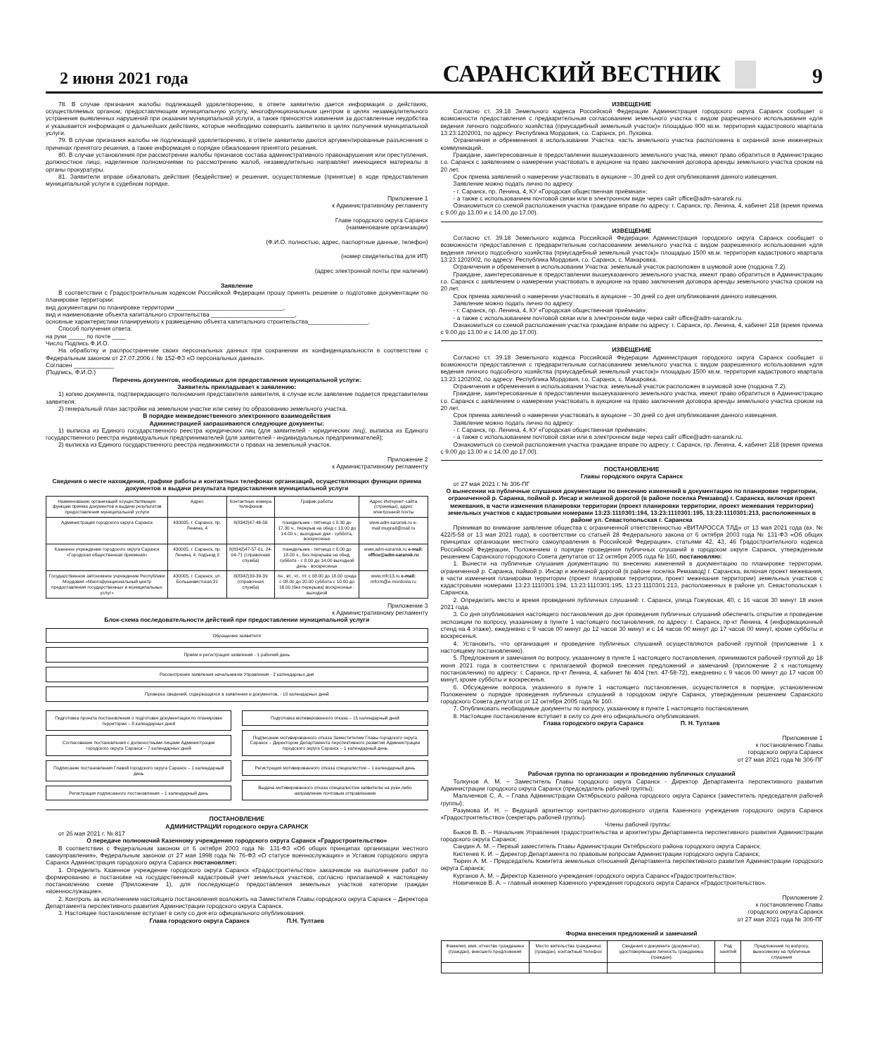2 июня 2021 года
САРАНСКИЙ ВЕСТНИК 9
78. В случае признания жалобы подлежащей удовлетворению, в ответе заявителю дается информация о действиях, осуществляемых органом, предоставляющим муниципальную услугу, многофункциональным центром в целях незамедлительного устранения выявленных нарушений при оказании муниципальной услуги, а также приносятся извинения за доставленные неудобства и указывается информация о дальнейших действиях, которые необходимо совершить заявителю в целях получения муниципальной услуги.
79. В случае признания жалобы не подлежащей удовлетворению, в ответе заявителю даются аргументированные разъяснения о причинах принятого решения, а также информация о порядке обжалования принятого решения.
80. В случае установления при рассмотрении жалобы признаков состава административного правонарушения или преступления, должностное лицо, наделенное полномочиями по рассмотрению жалоб, незамедлительно направляет имеющиеся материалы в органы прокуратуры.
81. Заявители вправе обжаловать действия (бездействие) и решения, осуществляемые (принятые) в ходе предоставления муниципальной услуги в судебном порядке.
Приложение 1
к Административному регламенту
Главе городского округа Саранск
(наименование организации)
(Ф.И.О. полностью, адрес, паспортные данные, телефон)
(номер свидетельства для ИП)
(адрес электронной почты при наличии)
Заявление
В соответствии с Градостроительным кодексом Российской Федерации прошу принять решение о подготовке документации по планировке территории:
вид документации по планировке территории ________________________________,
вид и наименование объекта капитального строительства _________________________,
основные характеристики планируемого к размещению объекта капитального строительства__________________.
Способ получения ответа:
на руки _____ по почте ____
Число Подпись Ф.И.О.
На обработку и распространение своих персональных данных при сохранении их конфиденциальности в соответствии с Федеральным законом от 27.07.2006 г. № 152-ФЗ «О персональных данных».
Согласен ____________
(Подпись, Ф.И.О.)
Перечень документов, необходимых для предоставления муниципальной услуги:
Заявитель прикладывает к заявлению:
1) копию документа, подтверждающего полномочия представителя заявителя, в случае если заявление подается представителем заявителя;
2) генеральный план застройки на земельном участке или схему по образованию земельного участка.
В порядке межведомственного электронного взаимодействия
Администрацией запрашиваются следующие документы:
1) выписка из Единого государственного реестра юридических лиц (для заявителей - юридических лиц), выписка из Единого государственного реестра индивидуальных предпринимателей (для заявителей - индивидуальных предпринимателей);
2) выписка из Единого государственного реестра недвижимости о правах на земельный участок.
Приложение 2
к Административному регламенту
Сведения о месте нахождения, графике работы и контактных телефонах организаций, осуществляющих функции приема документов и выдачи результата предоставления муниципальной услуги
| Наименование организаций осуществляющих функции приема документов и выдачи результатов предоставления муниципальной услуги | Адрес | Контактные номера телефонов | График работы | Адрес Интернет-сайта (страницы), адрес электронной почты |
| --- | --- | --- | --- | --- |
| Администрация городского округа Саранск | 430005, г. Саранск, пр. Ленина, 4 | 8(8342)47-46-56 | понедельник - пятница с 8.30 до 17.30 ч., перерыв на обед с 13.00 до 14.00 ч.; выходные дни - суббота, воскресенье | www.adm-saransk.ru e-mail:mugrad@mail.ru |
| Казенное учреждение городского округа Саранск «Городская общественная приемная» | 430005, г. Саранск, пр. Ленина, 4, подъезд 2 | 8(8342)47-57-01, 24-04-71 (справочная служба) | понедельник - пятница с 8.00 до 18.00 ч., без перерыва на обед, суббота - с 8.00 до 14.00 выходной день - воскресенье | www.adm-saransk.ru e-mail: office@adm-saransk.ru |
| Государственное автономное учреждение Республики Мордовия «Многофункциональный центр предоставления государственных и муниципальных услуг» | 430005, г. Саранск, ул. Большевистская,31 | 8(8342)39-39-39 (справочная служба) | пн., вт., чт., пт. с 08.00 до 18.00 среда с 08.00 до 20.00 суббота с 10.00 до 16.00 (без перерыва) воскресенье - выходной | www.mfc13.ru e-mail: mfcrm@e-mordovia.ru |
Приложение 3
к Административному регламенту
Блок-схема последовательности действий при предоставлении муниципальной услуги
Обращение заявителя
Приём и регистрация заявления - 1 рабочий день
Рассмотрение заявления начальником Управления - 2 календарных дня
Проверка сведений, содержащихся в заявлении и документов, - 10 календарных дней
Подготовка проекта постановления о подготовке документации по планировке территории – 8 календарных дней
Согласование постановления с должностными лицами Администрации городского округа Саранск – 7 календарных дней
Подписание постановления Главой городского округа Саранск – 1 календарный день
Регистрация подписанного постановления – 1 календарный день
Подготовка мотивированного отказа – 15 календарный дней
Подписание мотивированного отказа Заместителем Главы городского округа Саранск – Директором Департамента перспективного развития Администрации городского округа Саранск – 1 календарный день
Регистрация мотивированного отказа специалистом – 1 календарный день
Выдача мотивированного отказа специалистом заявителю на руки либо направление почтовым отправлением
ПОСТАНОВЛЕНИЕ
АДМИНИСТРАЦИИ городского округа САРАНСК
от 26 мая 2021 г. № 817
О передаче полномочий Казенному учреждению городского округа Саранск «Градостроительство»
В соответствии с Федеральным законом от 6 октября 2003 года № 131-ФЗ «Об общих принципах организации местного самоуправления», Федеральным законом от 27 мая 1998 года № 76-ФЗ «О статусе военнослужащих» и Уставом городского округа Саранск Администрация городского округа Саранск постановляет:
1. Определить Казенное учреждение городского округа Саранск «Градостроительство» заказчиком на выполнение работ по формированию и постановке на государственный кадастровый учет земельных участков, согласно прилагаемой к настоящему постановлению схеме (Приложение 1), для последующего предоставления земельных участков категории граждан «военнослужащие».
2. Контроль за исполнением настоящего постановления возложить на Заместителя Главы городского округа Саранск – Директора Департамента перспективного развития Администрации городского округа Саранск.
3. Настоящее постановление вступает в силу со дня его официального опубликования.
Глава городского округа Саранск П.Н. Тултаев
ИЗВЕЩЕНИЕ
Согласно ст. 39.18 Земельного кодекса Российской Федерации Администрация городского округа Саранск сообщает о возможности предоставления с предварительным согласованием земельного участка с видом разрешенного использования «для ведения личного подсобного хозяйства (приусадебный земельный участок)» площадью 900 кв.м. территория кадастрового квартала 13:23:1202001, по адресу: Республика Мордовия, г.о. Саранск, рп. Луховка.
Ограничения и обременения в использовании Участка: часть земельного участка расположена в охранной зоне инженерных коммуникаций.
Граждане, заинтересованные в предоставлении вышеуказанного земельного участка, имеют право обратиться в Администрацию г.о. Саранск с заявлением о намерении участвовать в аукционе на право заключения договора аренды земельного участка сроком на 20 лет.
Срок приема заявлений о намерении участвовать в аукционе – 30 дней со дня опубликования данного извещения.
Заявление можно подать лично по адресу:
- г. Саранск, пр. Ленина, 4, КУ «Городская общественная приёмная»;
- а также с использованием почтовой связи или в электронном виде через сайт office@adm-saransk.ru.
Ознакомиться со схемой расположения участка граждане вправе по адресу: г. Саранск, пр. Ленина, 4, кабинет 218 (время приема с 9.00 до 13.00 и с 14.00 до 17.00).
ИЗВЕЩЕНИЕ
Согласно ст. 39.18 Земельного кодекса Российской Федерации Администрация городского округа Саранск сообщает о возможности предоставления с предварительным согласованием земельного участка с видом разрешенного использования «для ведения личного подсобного хозяйства (приусадебный земельный участок)» площадью 1500 кв.м. территория кадастрового квартала 13:23:1202002, по адресу: Республика Мордовия, г.о. Саранск, с. Макаровка.
Ограничения и обременения в использовании Участка: земельный участок расположен в шумовой зоне (подзона 7.2).
Граждане, заинтересованные в предоставлении вышеуказанного земельного участка, имеют право обратиться в Администрацию г.о. Саранск с заявлением о намерении участвовать в аукционе на право заключения договора аренды земельного участка сроком на 20 лет.
Срок приема заявлений о намерении участвовать в аукционе – 30 дней со дня опубликования данного извещения.
Заявление можно подать лично по адресу:
- г. Саранск, пр. Ленина, 4, КУ «Городская общественная приёмная»;
- а также с использованием почтовой связи или в электронном виде через сайт office@adm-saransk.ru.
Ознакомиться со схемой расположения участка граждане вправе по адресу: г. Саранск, пр. Ленина, 4, кабинет 218 (время приема с 9.00 до 13.00 и с 14.00 до 17.00).
ИЗВЕЩЕНИЕ
Согласно ст. 39.18 Земельного кодекса Российской Федерации Администрация городского округа Саранск сообщает о возможности предоставления с предварительным согласованием земельного участка с видом разрешенного использования «для ведения личного подсобного хозяйства (приусадебный земельный участок)» площадью 1500 кв.м. территория кадастрового квартала 13:23:1202002, по адресу: Республика Мордовия, г.о. Саранск, с. Макаровка.
Ограничения и обременения в использовании Участка: земельный участок расположен в шумовой зоне (подзона 7.2).
Граждане, заинтересованные в предоставлении вышеуказанного земельного участка, имеют право обратиться в Администрацию г.о. Саранск с заявлением о намерении участвовать в аукционе на право заключения договора аренды земельного участка сроком на 20 лет.
Срок приема заявлений о намерении участвовать в аукционе – 30 дней со дня опубликования данного извещения.
Заявление можно подать лично по адресу:
- г. Саранск, пр. Ленина, 4, КУ «Городская общественная приёмная»;
- а также с использованием почтовой связи или в электронном виде через сайт office@adm-saransk.ru.
Ознакомиться со схемой расположения участка граждане вправе по адресу: г. Саранск, пр. Ленина, 4, кабинет 218 (время приема с 9.00 до 13.00 и с 14.00 до 17.00).
ПОСТАНОВЛЕНИЕ
Главы городского округа Саранск
от 27 мая 2021 г. № 306-ПГ
О вынесении на публичные слушания документации по внесению изменений в документацию по планировке территории, ограниченной р. Саранка, поймой р. Инсар и железной дорогой (в районе поселка Ремзавод) г. Саранска, включая проект межевания, в части изменения планировки территории (проект планировки территории, проект межевания территории) земельных участков с кадастровыми номерами 13:23:1110301:194, 13:23:1110301:195, 13:23:1110301:213, расположенных в районе ул. Севастопольская г. Саранска
Принимая во внимание заявление общества с ограниченной ответственностью «ВИТАРОССА ТЛД» от 13 мая 2021 года (вх. № 422/5-58 от 13 мая 2021 года), в соответствии со статьей 28 Федерального закона от 6 октября 2003 года № 131-ФЗ «Об общих принципах организации местного самоуправления в Российской Федерации», статьями 42, 43, 46 Градостроительного кодекса Российской Федерации, Положением о порядке проведения публичных слушаний в городском округе Саранск, утвержденным решением Саранского городского Совета депутатов от 12 октября 2005 года № 160, постановляю:
1. Вынести на публичные слушания документацию по внесению изменений в документацию по планировке территории, ограниченной р. Саранка, поймой р. Инсар и железной дорогой (в районе поселка Ремзавод) г. Саранска, включая проект межевания, в части изменения планировки территории (проект планировки территории, проект межевания территории) земельных участков с кадастровыми номерами 13:23:1110301:194, 13:23:1110301:195, 13:23:1110301:213, расположенных в районе ул. Севастопольская г. Саранска.
2. Определить место и время проведения публичных слушаний: г. Саранск, улица Гожувская, 40, с 16 часов 30 минут 18 июня 2021 года.
3. Со дня опубликования настоящего постановления до дня проведения публичных слушаний обеспечить открытие и проведение экспозиции по вопросу, указанному в пункте 1 настоящего постановления, по адресу: г. Саранск, пр-кт Ленина, 4 (информационный стенд на 4 этаже), ежедневно с 9 часов 00 минут до 12 часов 30 минут и с 14 часов 00 минут до 17 часов 00 минут, кроме субботы и воскресенья.
4. Установить, что организация и проведение публичных слушаний осуществляются рабочей группой (приложение 1 к настоящему постановлению).
5. Предложения и замечания по вопросу, указанному в пункте 1 настоящего постановления, принимаются рабочей группой до 18 июня 2021 года в соответствии с прилагаемой формой внесения предложений и замечаний (приложение 2 к настоящему постановлению) по адресу: г. Саранск, пр-кт Ленина, 4, кабинет № 404 (тел. 47-58-72), ежедневно с 9 часов 00 минут до 17 часов 00 минут, кроме субботы и воскресенья.
6. Обсуждение вопроса, указанного в пункте 1 настоящего постановления, осуществляется в порядке, установленном Положением о порядке проведения публичных слушаний в городском округе Саранск, утвержденным решением Саранского городского Совета депутатов от 12 октября 2005 года № 160.
7. Опубликовать необходимые документы по вопросу, указанному в пункте 1 настоящего постановления.
8. Настоящее постановление вступает в силу со дня его официального опубликования.
Глава городского округа Саранск П. Н. Тултаев
Приложение 1
к постановлению Главы
городского округа Саранск
от 27 мая 2021 года № 306-ПГ
Рабочая группа по организации и проведению публичных слушаний
Толкунов А. М. – Заместитель Главы городского округа Саранск - Директор Департамента перспективного развития Администрации городского округа Саранск (председатель рабочей группы);
Мальченков С. А. – Глава Администрации Октябрьского района городского округа Саранск (заместитель председателя рабочей группы);
Разумова И. Н. – Ведущий архитектор контрактно-договорного отдела Казенного учреждения городского округа Саранск «Градостроительство» (секретарь рабочей группы).
Члены рабочей группы:
Быков В. В. – Начальник Управления градостроительства и архитектуры Департамента перспективного развития Администрации городского округа Саранск;
Сандин А. М. – Первый заместитель Главы Администрации Октябрьского района городского округа Саранск;
Кистенев К. И. – Директор Департамента по правовым вопросам Администрации городского округа Саранск;
Тюрин А. М. - Председатель Комитета земельных отношений Департамента перспективного развития Администрации городского округа Саранск;
Курганов А. М. – Директор Казенного учреждения городского округа Саранск «Градостроительство»;
Новиченков В. А. – главный инженер Казенного учреждения городского округа Саранск «Градостроительство».
Приложение 2
к постановлению Главы
городского округа Саранск
от 27 мая 2021 года № 306-ПГ
Форма внесения предложений и замечаний
| Фамилия, имя, отчество гражданина (граждан), внесшего предложения | Место жительства гражданина (граждан), контактный телефон | Сведения о документе (документах), удостоверяющем личность гражданина (граждан) | Род занятий | Предложения по вопросу, выносимому на публичные слушания |
| --- | --- | --- | --- | --- |